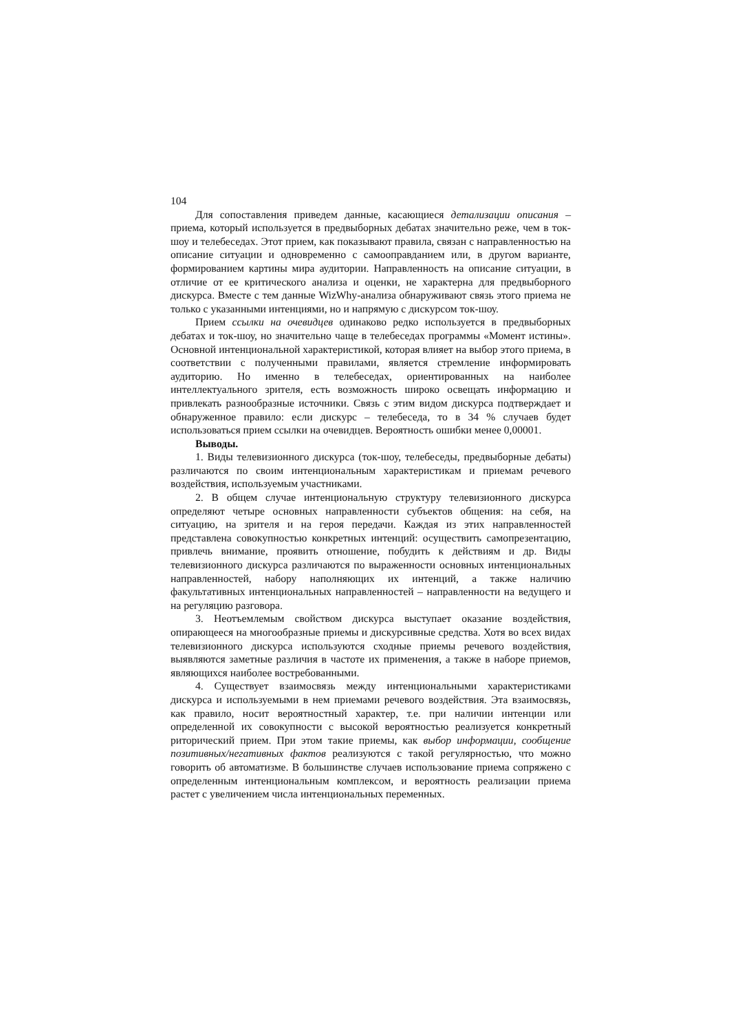104
Для сопоставления приведем данные, касающиеся детализации описания – приема, который используется в предвыборных дебатах значительно реже, чем в ток-шоу и телебеседах. Этот прием, как показывают правила, связан с направленностью на описание ситуации и одновременно с самооправданием или, в другом варианте, формированием картины мира аудитории. Направленность на описание ситуации, в отличие от ее критического анализа и оценки, не характерна для предвыборного дискурса. Вместе с тем данные WizWhy-анализа обнаруживают связь этого приема не только с указанными интенциями, но и напрямую с дискурсом ток-шоу.
Прием ссылки на очевидцев одинаково редко используется в предвыборных дебатах и ток-шоу, но значительно чаще в телебеседах программы «Момент истины». Основной интенциональной характеристикой, которая влияет на выбор этого приема, в соответствии с полученными правилами, является стремление информировать аудиторию. Но именно в телебеседах, ориентированных на наиболее интеллектуального зрителя, есть возможность широко освещать информацию и привлекать разнообразные источники. Связь с этим видом дискурса подтверждает и обнаруженное правило: если дискурс – телебеседа, то в 34 % случаев будет использоваться прием ссылки на очевидцев. Вероятность ошибки менее 0,00001.
Выводы.
1. Виды телевизионного дискурса (ток-шоу, телебеседы, предвыборные дебаты) различаются по своим интенциональным характеристикам и приемам речевого воздействия, используемым участниками.
2. В общем случае интенциональную структуру телевизионного дискурса определяют четыре основных направленности субъектов общения: на себя, на ситуацию, на зрителя и на героя передачи. Каждая из этих направленностей представлена совокупностью конкретных интенций: осуществить самопрезентацию, привлечь внимание, проявить отношение, побудить к действиям и др. Виды телевизионного дискурса различаются по выраженности основных интенциональных направленностей, набору наполняющих их интенций, а также наличию факультативных интенциональных направленностей – направленности на ведущего и на регуляцию разговора.
3. Неотъемлемым свойством дискурса выступает оказание воздействия, опирающееся на многообразные приемы и дискурсивные средства. Хотя во всех видах телевизионного дискурса используются сходные приемы речевого воздействия, выявляются заметные различия в частоте их применения, а также в наборе приемов, являющихся наиболее востребованными.
4. Существует взаимосвязь между интенциональными характеристиками дискурса и используемыми в нем приемами речевого воздействия. Эта взаимосвязь, как правило, носит вероятностный характер, т.е. при наличии интенции или определенной их совокупности с высокой вероятностью реализуется конкретный риторический прием. При этом такие приемы, как выбор информации, сообщение позитивных/негативных фактов реализуются с такой регулярностью, что можно говорить об автоматизме. В большинстве случаев использование приема сопряжено с определенным интенциональным комплексом, и вероятность реализации приема растет с увеличением числа интенциональных переменных.